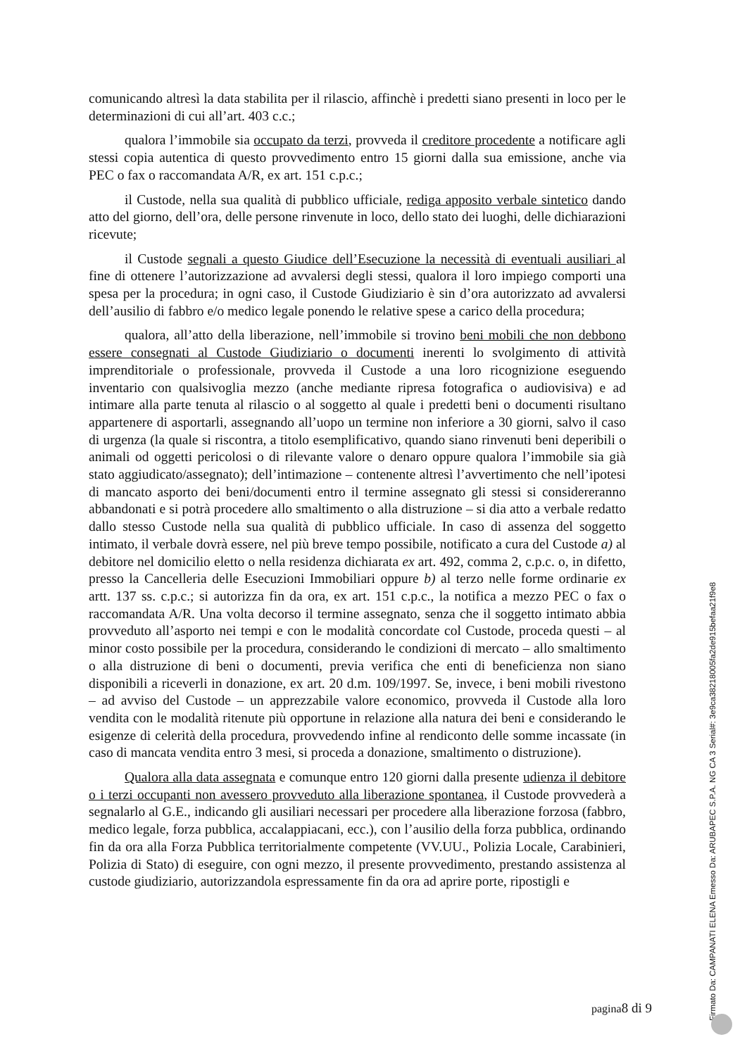comunicando altresì la data stabilita per il rilascio, affinchè i predetti siano presenti in loco per le determinazioni di cui all’art. 403 c.c.;
qualora l’immobile sia occupato da terzi, provveda il creditore procedente a notificare agli stessi copia autentica di questo provvedimento entro 15 giorni dalla sua emissione, anche via PEC o fax o raccomandata A/R, ex art. 151 c.p.c.;
il Custode, nella sua qualità di pubblico ufficiale, rediga apposito verbale sintetico dando atto del giorno, dell’ora, delle persone rinvenute in loco, dello stato dei luoghi, delle dichiarazioni ricevute;
il Custode segnali a questo Giudice dell’Esecuzione la necessità di eventuali ausiliari al fine di ottenere l’autorizzazione ad avvalersi degli stessi, qualora il loro impiego comporti una spesa per la procedura; in ogni caso, il Custode Giudiziario è sin d’ora autorizzato ad avvalersi dell’ausilio di fabbro e/o medico legale ponendo le relative spese a carico della procedura;
qualora, all’atto della liberazione, nell’immobile si trovino beni mobili che non debbono essere consegnati al Custode Giudiziario o documenti inerenti lo svolgimento di attività imprenditoriale o professionale, provveda il Custode a una loro ricognizione eseguendo inventario con qualsivoglia mezzo (anche mediante ripresa fotografica o audiovisiva) e ad intimare alla parte tenuta al rilascio o al soggetto al quale i predetti beni o documenti risultano appartenere di asportarli, assegnando all’uopo un termine non inferiore a 30 giorni, salvo il caso di urgenza (la quale si riscontra, a titolo esemplificativo, quando siano rinvenuti beni deperibili o animali od oggetti pericolosi o di rilevante valore o denaro oppure qualora l’immobile sia già stato aggiudicato/assegnato); dell’intimazione – contenente altresì l’avvertimento che nell’ipotesi di mancato asporto dei beni/documenti entro il termine assegnato gli stessi si considereranno abbandonati e si potrà procedere allo smaltimento o alla distruzione – si dia atto a verbale redatto dallo stesso Custode nella sua qualità di pubblico ufficiale. In caso di assenza del soggetto intimato, il verbale dovrà essere, nel più breve tempo possibile, notificato a cura del Custode a) al debitore nel domicilio eletto o nella residenza dichiarata ex art. 492, comma 2, c.p.c. o, in difetto, presso la Cancelleria delle Esecuzioni Immobiliari oppure b) al terzo nelle forme ordinarie ex artt. 137 ss. c.p.c.; si autorizza fin da ora, ex art. 151 c.p.c., la notifica a mezzo PEC o fax o raccomandata A/R. Una volta decorso il termine assegnato, senza che il soggetto intimato abbia provveduto all’asporto nei tempi e con le modalità concordate col Custode, proceda questi – al minor costo possibile per la procedura, considerando le condizioni di mercato – allo smaltimento o alla distruzione di beni o documenti, previa verifica che enti di beneficienza non siano disponibili a riceverli in donazione, ex art. 20 d.m. 109/1997. Se, invece, i beni mobili rivestono – ad avviso del Custode – un apprezzabile valore economico, provveda il Custode alla loro vendita con le modalità ritenute più opportune in relazione alla natura dei beni e considerando le esigenze di celerità della procedura, provvedendo infine al rendiconto delle somme incassate (in caso di mancata vendita entro 3 mesi, si proceda a donazione, smaltimento o distruzione).
Qualora alla data assegnata e comunque entro 120 giorni dalla presente udienza il debitore o i terzi occupanti non avessero provveduto alla liberazione spontanea, il Custode provvederà a segnalarlo al G.E., indicando gli ausiliari necessari per procedere alla liberazione forzosa (fabbro, medico legale, forza pubblica, accalappiacani, ecc.), con l’ausilio della forza pubblica, ordinando fin da ora alla Forza Pubblica territorialmente competente (VV.UU., Polizia Locale, Carabinieri, Polizia di Stato) di eseguire, con ogni mezzo, il presente provvedimento, prestando assistenza al custode giudiziario, autorizzandola espressamente fin da ora ad aprire porte, ripostigli e
pagina8 di 9
Firmato Da: CAMPANATI ELENA Emesso Da: ARUBAPEC S.P.A. NG CA 3 Serial#: 3e9ca38218005fa2de915befaa21f9e8